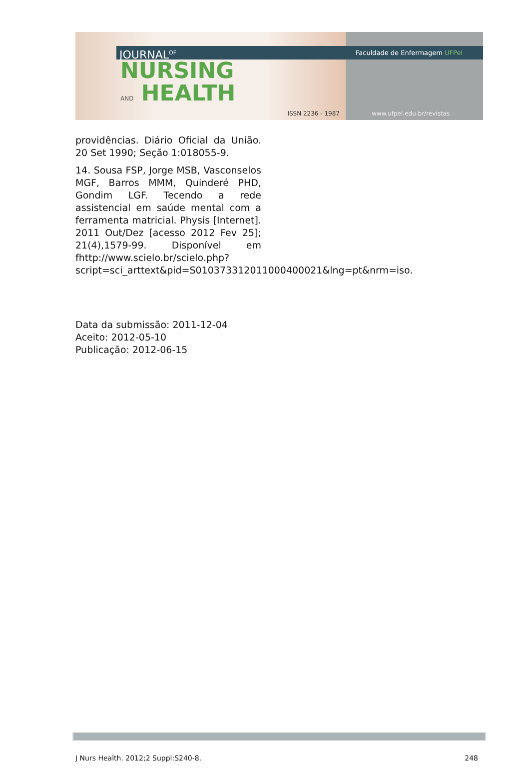JOURNAL<sup>OF</sup>
NURSING
AND HEALTH
ISSN 2236 - 1987
Faculdade de Enfermagem UFPel
www.ufpel.edu.br/revistas
providências. Diário Oficial da União. 20 Set 1990; Seção 1:018055-9.
14. Sousa FSP, Jorge MSB, Vasconselos MGF, Barros MMM, Quinderé PHD, Gondim LGF. Tecendo a rede assistencial em saúde mental com a ferramenta matricial. Physis [Internet]. 2011 Out/Dez [acesso 2012 Fev 25]; 21(4),1579-99. Disponível em fhttp://www.scielo.br/scielo.php?script=sci_arttext&pid=S010373312011000400021&lng=pt&nrm=iso.
Data da submissão: 2011-12-04
Aceito: 2012-05-10
Publicação: 2012-06-15
J Nurs Health. 2012;2 Suppl:S240-8. 248